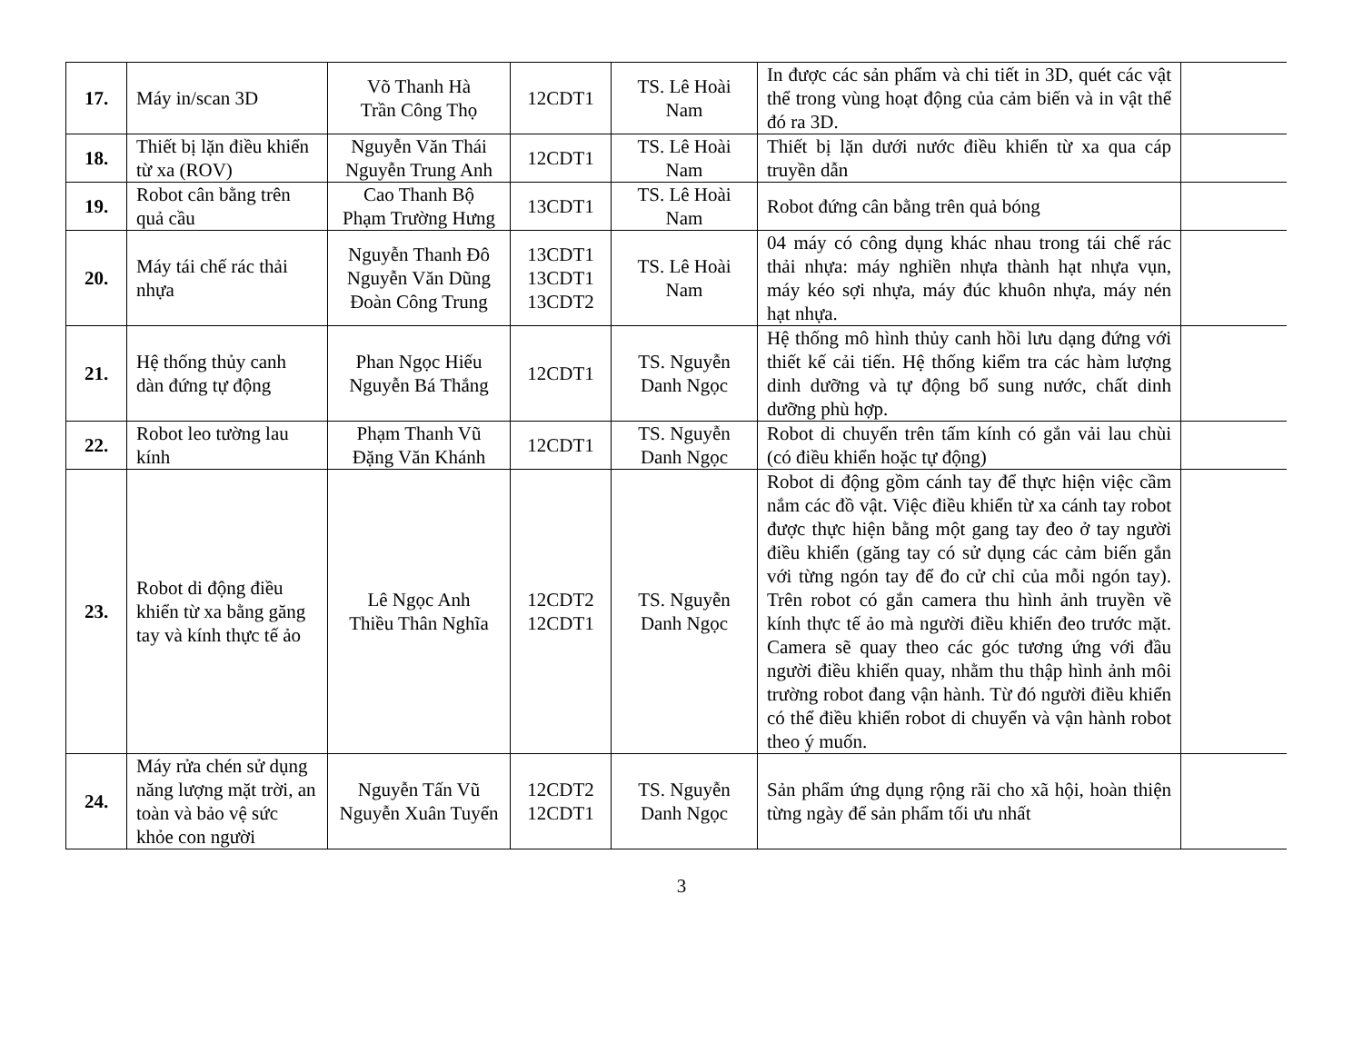| 17. | Máy in/scan 3D | Võ Thanh Hà Trần Công Thọ | 12CDT1 | TS. Lê Hoài Nam | In được các sản phẩm và chi tiết in 3D, quét các vật thể trong vùng hoạt động của cảm biến và in vật thể đó ra 3D. | |
| 18. | Thiết bị lặn điều khiển từ xa (ROV) | Nguyễn Văn Thái Nguyễn Trung Anh | 12CDT1 | TS. Lê Hoài Nam | Thiết bị lặn dưới nước điều khiển từ xa qua cáp truyền dẫn | |
| 19. | Robot cân bằng trên quả cầu | Cao Thanh Bộ Phạm Trường Hưng | 13CDT1 | TS. Lê Hoài Nam | Robot đứng cân bằng trên quả bóng | |
| 20. | Máy tái chế rác thải nhựa | Nguyễn Thanh Đô Nguyễn Văn Dũng Đoàn Công Trung | 13CDT1 13CDT1 13CDT2 | TS. Lê Hoài Nam | 04 máy có công dụng khác nhau trong tái chế rác thải nhựa: máy nghiền nhựa thành hạt nhựa vụn, máy kéo sợi nhựa, máy đúc khuôn nhựa, máy nén hạt nhựa. | |
| 21. | Hệ thống thủy canh dàn đứng tự động | Phan Ngọc Hiếu Nguyễn Bá Thắng | 12CDT1 | TS. Nguyễn Danh Ngọc | Hệ thống mô hình thủy canh hồi lưu dạng đứng với thiết kế cải tiến. Hệ thống kiểm tra các hàm lượng dinh dưỡng và tự động bổ sung nước, chất dinh dưỡng phù hợp. | |
| 22. | Robot leo tường lau kính | Phạm Thanh Vũ Đặng Văn Khánh | 12CDT1 | TS. Nguyễn Danh Ngọc | Robot di chuyển trên tấm kính có gắn vải lau chùi (có điều khiển hoặc tự động) | |
| 23. | Robot di động điều khiển từ xa bằng găng tay và kính thực tế ảo | Lê Ngọc Anh Thiều Thân Nghĩa | 12CDT2 12CDT1 | TS. Nguyễn Danh Ngọc | Robot di động gồm cánh tay để thực hiện việc cầm nắm các đồ vật. Việc điều khiển từ xa cánh tay robot được thực hiện bằng một gang tay đeo ở tay người điều khiển (găng tay có sử dụng các cảm biến gắn với từng ngón tay để đo cử chỉ của mỗi ngón tay). Trên robot có gắn camera thu hình ảnh truyền về kính thực tế ảo mà người điều khiển đeo trước mặt. Camera sẽ quay theo các góc tương ứng với đầu người điều khiển quay, nhằm thu thập hình ảnh môi trường robot đang vận hành. Từ đó người điều khiển có thể điều khiển robot di chuyển và vận hành robot theo ý muốn. | |
| 24. | Máy rửa chén sử dụng năng lượng mặt trời, an toàn và bảo vệ sức khỏe con người | Nguyễn Tấn Vũ Nguyễn Xuân Tuyển | 12CDT2 12CDT1 | TS. Nguyễn Danh Ngọc | Sản phẩm ứng dụng rộng rãi cho xã hội, hoàn thiện từng ngày để sản phẩm tối ưu nhất | |
3